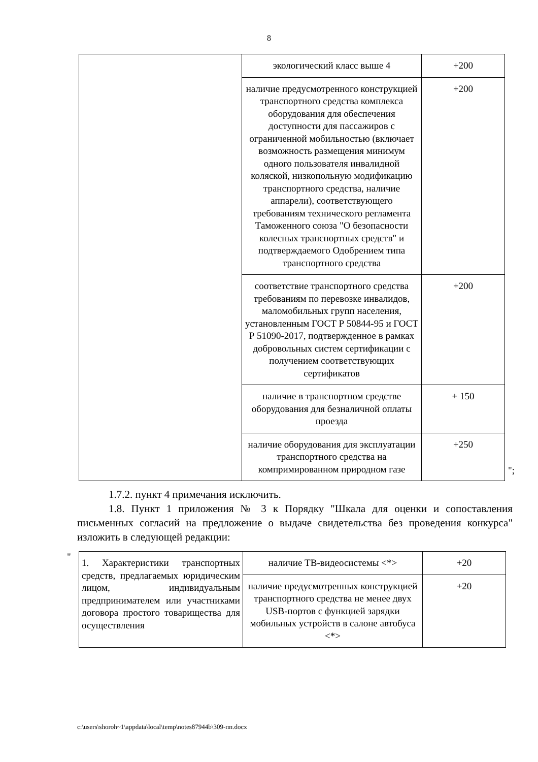8
| | экологический класс выше 4 | +200 |
| | наличие предусмотренного конструкцией транспортного средства комплекса оборудования для обеспечения доступности для пассажиров с ограниченной мобильностью (включает возможность размещения минимум одного пользователя инвалидной коляской, низкопольную модификацию транспортного средства, наличие аппарели), соответствующего требованиям технического регламента Таможенного союза "О безопасности колесных транспортных средств" и подтверждаемого Одобрением типа транспортного средства | +200 |
| | соответствие транспортного средства требованиям по перевозке инвалидов, маломобильных групп населения, установленным ГОСТ Р 50844-95 и ГОСТ Р 51090-2017, подтвержденное в рамках добровольных систем сертификации с получением соответствующих сертификатов | +200 |
| | наличие в транспортном средстве оборудования для безналичной оплаты проезда | + 150 |
| | наличие оборудования для эксплуатации транспортного средства на компримированном природном газе | +250 |
";
1.7.2. пункт 4 примечания исключить.
1.8. Пункт 1 приложения № 3 к Порядку "Шкала для оценки и сопоставления письменных согласий на предложение о выдаче свидетельства без проведения конкурса" изложить в следующей редакции:
"
| 1. Характеристики транспортных средств, предлагаемых юридическим лицом, индивидуальным предпринимателем или участниками договора простого товарищества для осуществления | наличие ТВ-видеосистемы <*> | +20 |
| | наличие предусмотренных конструкцией транспортного средства не менее двух USB-портов с функцией зарядки мобильных устройств в салоне автобуса <*> | +20 |
c:\users\shoroh~1\appdata\local\temp\notes87944b\309-пп.docx